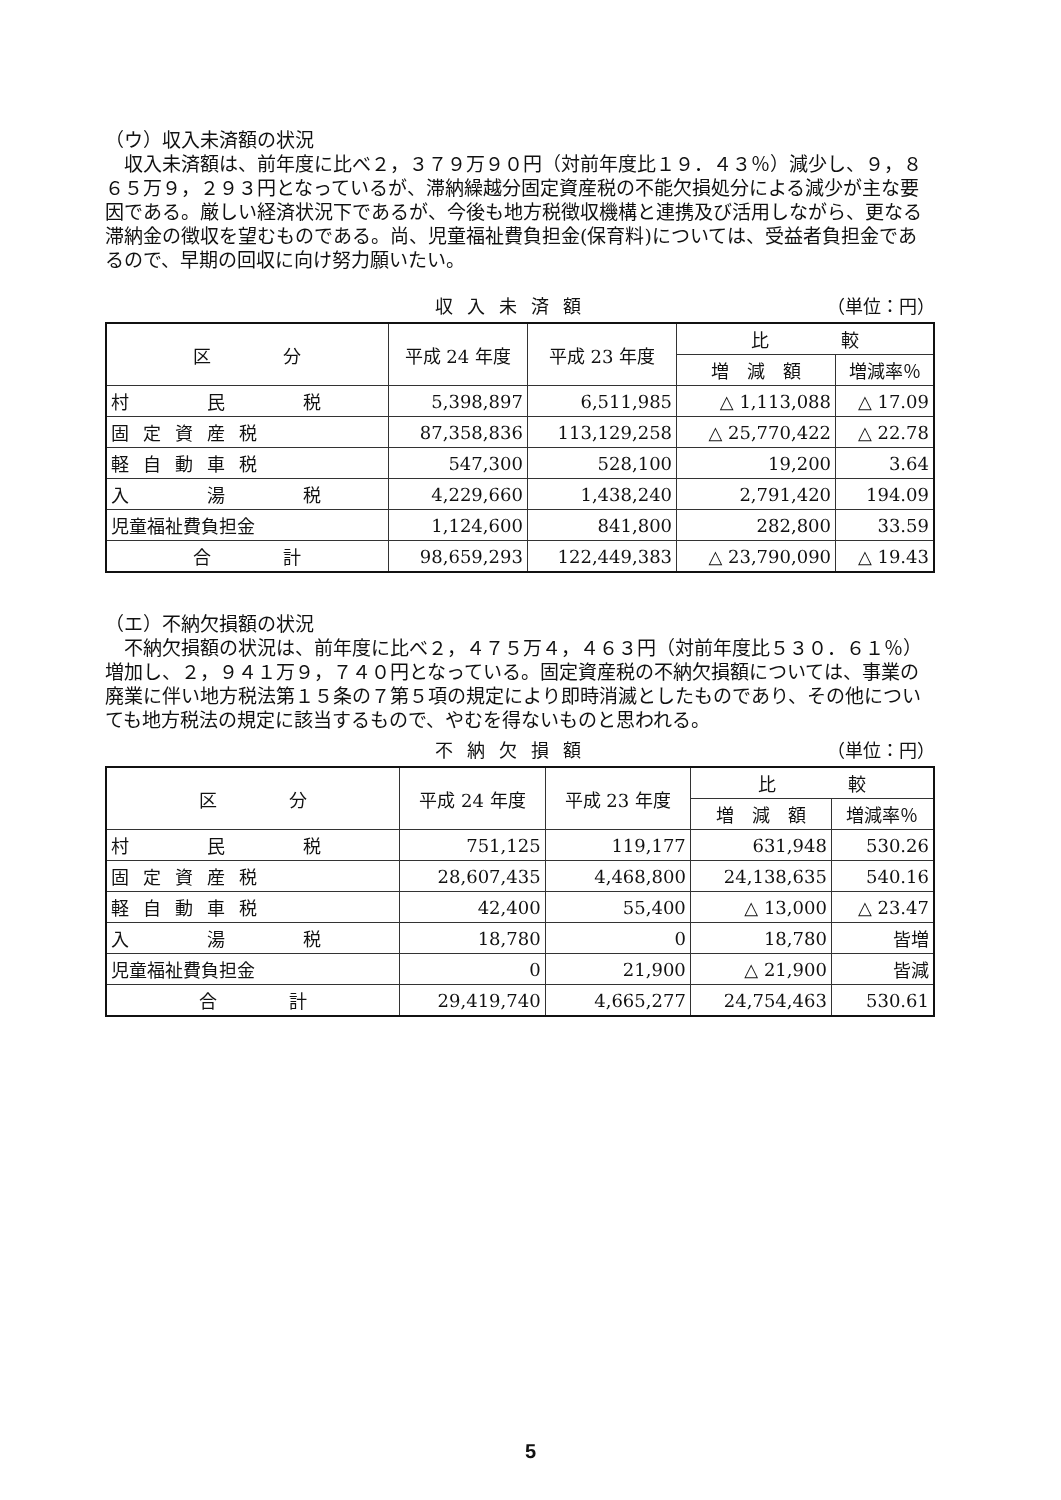（ウ）収入未済額の状況
収入未済額は、前年度に比べ２，３７９万９０円（対前年度比１９．４３％）減少し、９，８６５万９，２９３円となっているが、滞納繰越分固定資産税の不能欠損処分による減少が主な要因である。厳しい経済状況下であるが、今後も地方税徴収機構と連携及び活用しながら、更なる滞納金の徴収を望むものである。尚、児童福祉費負担金(保育料)については、受益者負担金であるので、早期の回収に向け努力願いたい。
収入未済額 （単位：円）
| 区 分 | 平成 24 年度 | 平成 23 年度 | 比 較 | |
| --- | --- | --- | --- | --- |
| | | | 増 減 額 | 増減率％ |
| 村 民 税 | 5,398,897 | 6,511,985 | △ 1,113,088 | △ 17.09 |
| 固定資産税 | 87,358,836 | 113,129,258 | △ 25,770,422 | △ 22.78 |
| 軽自動車税 | 547,300 | 528,100 | 19,200 | 3.64 |
| 入 湯 税 | 4,229,660 | 1,438,240 | 2,791,420 | 194.09 |
| 児童福祉費負担金 | 1,124,600 | 841,800 | 282,800 | 33.59 |
| 合 計 | 98,659,293 | 122,449,383 | △ 23,790,090 | △ 19.43 |
（エ）不納欠損額の状況
不納欠損額の状況は、前年度に比べ２，４７５万４，４６３円（対前年度比５３０．６１％）増加し、２，９４１万９，７４０円となっている。固定資産税の不納欠損額については、事業の廃業に伴い地方税法第１５条の７第５項の規定により即時消滅としたものであり、その他についても地方税法の規定に該当するもので、やむを得ないものと思われる。
不納欠損額 （単位：円）
| 区 分 | 平成 24 年度 | 平成 23 年度 | 比 較 | |
| --- | --- | --- | --- | --- |
| | | | 増 減 額 | 増減率％ |
| 村 民 税 | 751,125 | 119,177 | 631,948 | 530.26 |
| 固定資産税 | 28,607,435 | 4,468,800 | 24,138,635 | 540.16 |
| 軽自動車税 | 42,400 | 55,400 | △ 13,000 | △ 23.47 |
| 入 湯 税 | 18,780 | 0 | 18,780 | 皆増 |
| 児童福祉費負担金 | 0 | 21,900 | △ 21,900 | 皆減 |
| 合 計 | 29,419,740 | 4,665,277 | 24,754,463 | 530.61 |
5